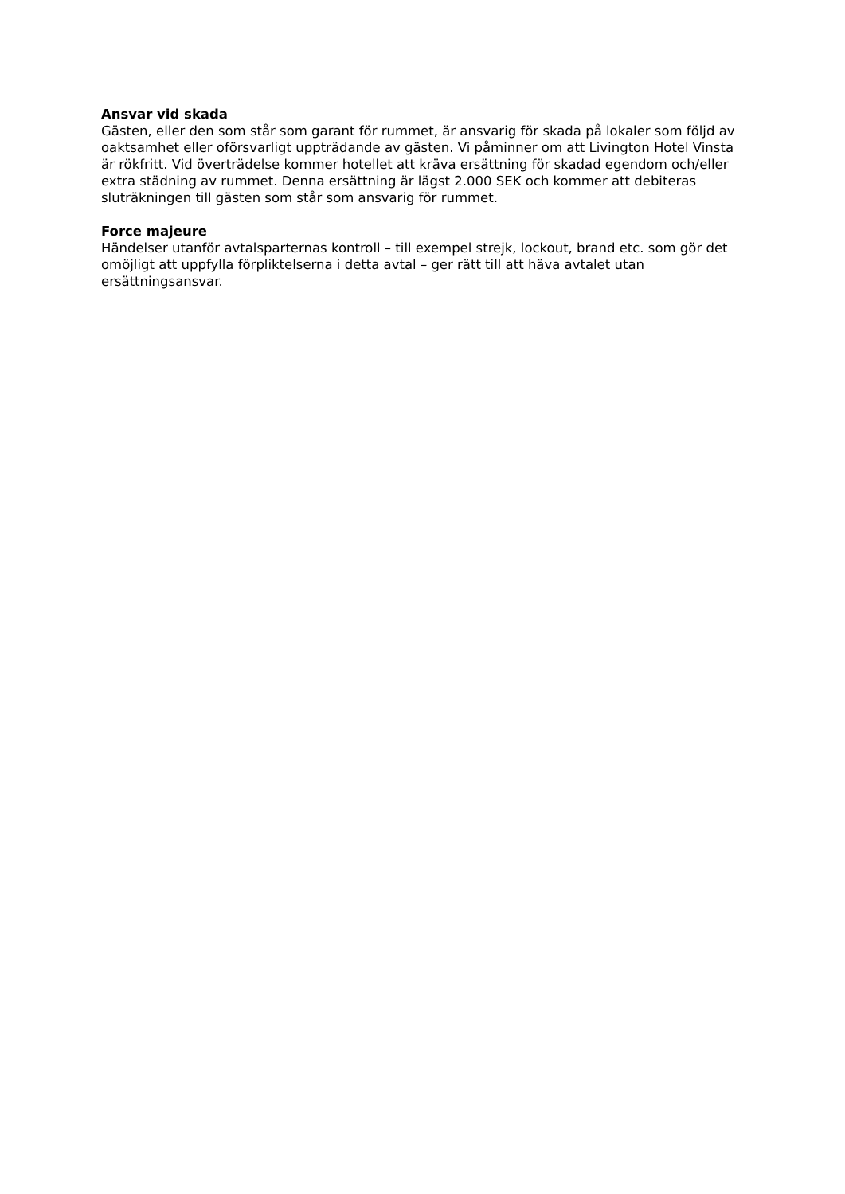Ansvar vid skada
Gästen, eller den som står som garant för rummet, är ansvarig för skada på lokaler som följd av oaktsamhet eller oförsvarligt uppträdande av gästen. Vi påminner om att Livington Hotel Vinsta är rökfritt. Vid överträdelse kommer hotellet att kräva ersättning för skadad egendom och/eller extra städning av rummet. Denna ersättning är lägst 2.000 SEK och kommer att debiteras sluträkningen till gästen som står som ansvarig för rummet.
Force majeure
Händelser utanför avtalsparternas kontroll – till exempel strejk, lockout, brand etc. som gör det omöjligt att uppfylla förpliktelserna i detta avtal – ger rätt till att häva avtalet utan ersättningsansvar.